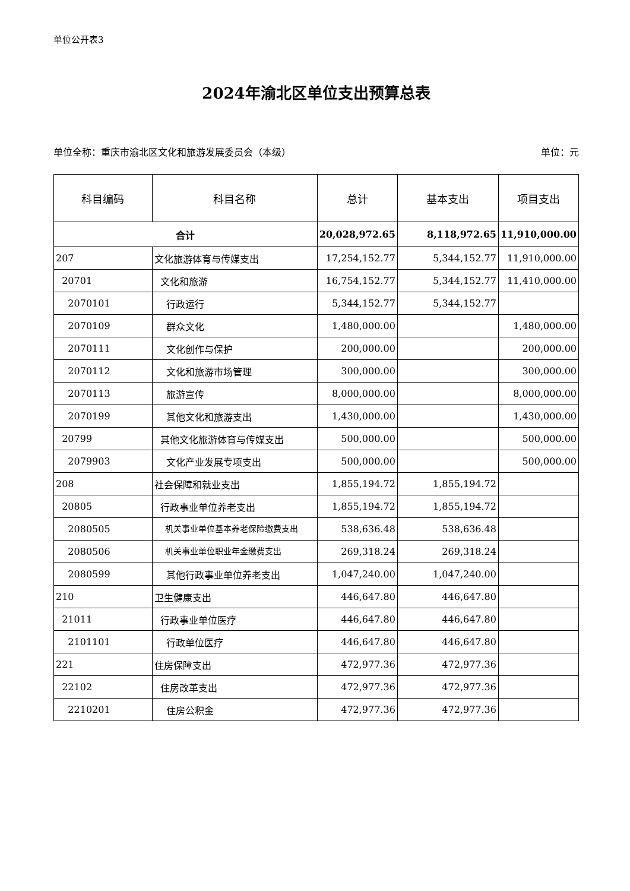单位公开表3
2024年渝北区单位支出预算总表
单位全称：重庆市渝北区文化和旅游发展委员会（本级） 单位：元
| 科目编码 | 科目名称 | 总计 | 基本支出 | 项目支出 |
| --- | --- | --- | --- | --- |
| 合计 | | 20,028,972.65 | 8,118,972.65 | 11,910,000.00 |
| 207 | 文化旅游体育与传媒支出 | 17,254,152.77 | 5,344,152.77 | 11,910,000.00 |
| 20701 | 文化和旅游 | 16,754,152.77 | 5,344,152.77 | 11,410,000.00 |
| 2070101 | 行政运行 | 5,344,152.77 | 5,344,152.77 | |
| 2070109 | 群众文化 | 1,480,000.00 | | 1,480,000.00 |
| 2070111 | 文化创作与保护 | 200,000.00 | | 200,000.00 |
| 2070112 | 文化和旅游市场管理 | 300,000.00 | | 300,000.00 |
| 2070113 | 旅游宣传 | 8,000,000.00 | | 8,000,000.00 |
| 2070199 | 其他文化和旅游支出 | 1,430,000.00 | | 1,430,000.00 |
| 20799 | 其他文化旅游体育与传媒支出 | 500,000.00 | | 500,000.00 |
| 2079903 | 文化产业发展专项支出 | 500,000.00 | | 500,000.00 |
| 208 | 社会保障和就业支出 | 1,855,194.72 | 1,855,194.72 | |
| 20805 | 行政事业单位养老支出 | 1,855,194.72 | 1,855,194.72 | |
| 2080505 | 机关事业单位基本养老保险缴费支出 | 538,636.48 | 538,636.48 | |
| 2080506 | 机关事业单位职业年金缴费支出 | 269,318.24 | 269,318.24 | |
| 2080599 | 其他行政事业单位养老支出 | 1,047,240.00 | 1,047,240.00 | |
| 210 | 卫生健康支出 | 446,647.80 | 446,647.80 | |
| 21011 | 行政事业单位医疗 | 446,647.80 | 446,647.80 | |
| 2101101 | 行政单位医疗 | 446,647.80 | 446,647.80 | |
| 221 | 住房保障支出 | 472,977.36 | 472,977.36 | |
| 22102 | 住房改革支出 | 472,977.36 | 472,977.36 | |
| 2210201 | 住房公积金 | 472,977.36 | 472,977.36 | |